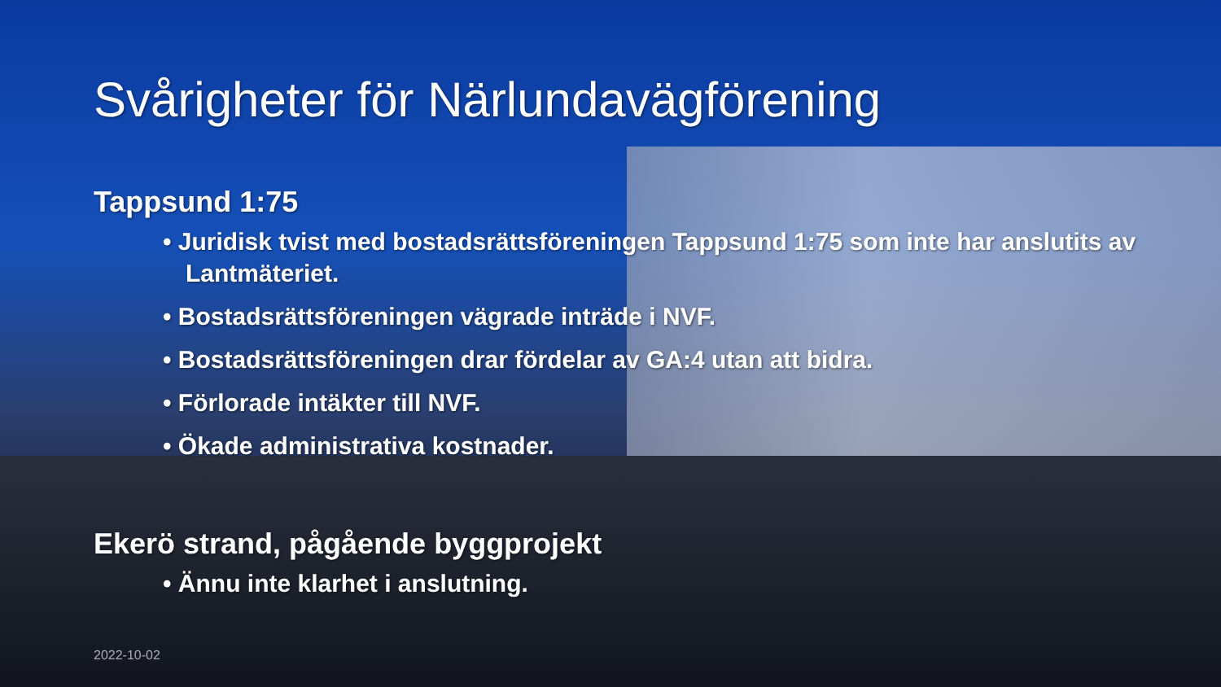Svårigheter för Närlundavägförening
Tappsund 1:75
• Juridisk tvist med bostadsrättsföreningen Tappsund 1:75 som inte har anslutits av Lantmäteriet.
• Bostadsrättsföreningen vägrade inträde i NVF.
• Bostadsrättsföreningen drar fördelar av GA:4 utan att bidra.
• Förlorade intäkter till NVF.
• Ökade administrativa kostnader.
Ekerö strand, pågående byggprojekt
• Ännu inte klarhet i anslutning.
2022-10-02